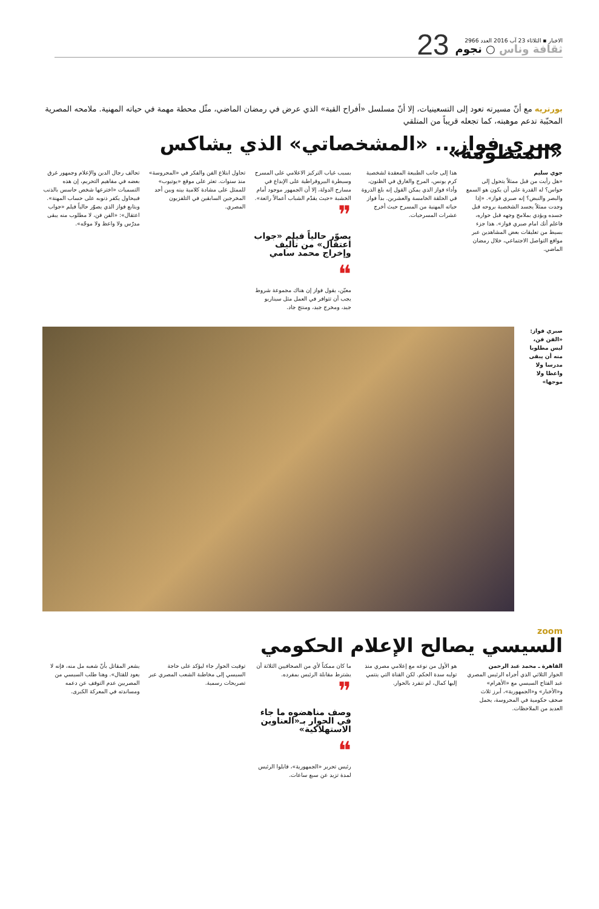الاخبار ▪ الثلاثاء 23 آب 2016 العدد 2966
ثقافة وناس ○ نجوم
23
بورتريه مع أنّ مسيرته تعود إلى التسعينيات، إلا أنّ مسلسل «أفراح القبة» الذي عرض في رمضان الماضي، مثّل محطة مهمة في حياته المهنية. ملامحه المصرية المحبّبة تدعم موهبته، كما تجعله قريباً من المتلقي
صبري فواز... «المشخصاتي» الذي يشاكس «المنظومة»
جوي سليم
«هل رأيت من قبل ممثلاً يتحول إلى حواس؟ له القدرة على أن يكون هو السمع والبصر والنبض؟ إنه صبري فواز». «إذا وجدت ممثلاً يجسد الشخصية بروحه قبل جسده ويؤدي بملامح وجهه قبل حواره، فاعلم أنك امام صبري فواز». هذا جزء بسيط من تعليقات بعض المشاهدين عبر مواقع التواصل الاجتماعي، خلال رمضان الماضي.
هذا إلى جانب الطبيعة المعقدة لشخصية كرم يونس، المرح والغارق في الظنون، وأداء فواز الذي يمكن القول إنه بلغ الذروة في الحلقة الخامسة والعشرين. بدأ فواز حياته المهنية من المسرح حيث أخرج عشرات المسرحيات.
بسبب غياب التركيز الاعلامي على المسرح وسيطرة البيروقراطية على الإبداع في مسارح الدولة، إلا أن الجمهور موجود أمام الخشبة «حيث يقدّم الشباب أعمالاً رائعة».
❞
يصوّر حالياً فيلم «جواب اعتقال» من تأليف وإخراج محمد سامي
❝
معيّن، يقول فواز إن هناك مجموعة شروط يجب أن تتوافر في العمل مثل سيناريو جيد، ومخرج جيد، ومنتج جاد.
تحاول ابتلاع الفن والفكر في «المحروسة» منذ سنوات. تعثر على موقع «يوتيوب» للممثل على مشادة كلامية بينه وبين أحد المخرجين السابقين في التلفزيون المصري.
تحالف رجال الدين والإعلام وجمهور غرق بعضه في مفاهيم التحريم، إن هذه التسميات «اخترعها شخص حاسس بالذنب فبيحاول يكفر ذنوبه على حساب المهنة». ويتابع فواز الذي يصوّر حالياً فيلم «جواب اعتقال»: «الفن فن، لا مطلوب منه يبقى مدرّس ولا واعظ ولا موجّه».
صبري فواز: «الفن فن، ليس مطلوبا منه أن يبقى مدرسا ولا واعظا ولا موجها»
zoom
السيسي يصالح الإعلام الحكومي
القاهرة ـ محمد عبد الرحمن
الحوار الثلاثي الذي أجراه الرئيس المصري عبد الفتاح السيسي مع «الأهرام» و«الأخبار» و«الجمهورية»، أبرز ثلاث صحف حكومية في المحروسة، يحمل العديد من الملاحظات.
هو الأول من نوعه مع إعلامي مصري منذ توليه سدة الحكم. لكن القناة التي ينتمي إليها كمال، لم تنفرد بالحوار.
ما كان ممكناً لأي من الصحافيين الثلاثة أن يشترط مقابلة الرئيس بمفرده.
❞
وصف مناهضوه ما جاء في الحوار بـ«العناوين الاستهلاكية»
❝
رئيس تحرير «الجمهورية»، قابلوا الرئيس لمدة تزيد عن سبع ساعات.
توقيت الحوار جاء ليؤكد على حاجة السيسي إلى مخاطبة الشعب المصري عبر تصريحات رسمية.
يشعر المقاتل بأنّ شعبه مل منه، فإنه لا يعود للقتال». وهنا طلب السيسي من المصريين عدم التوقف عن دعمه ومساندته في المعركة الكبرى.